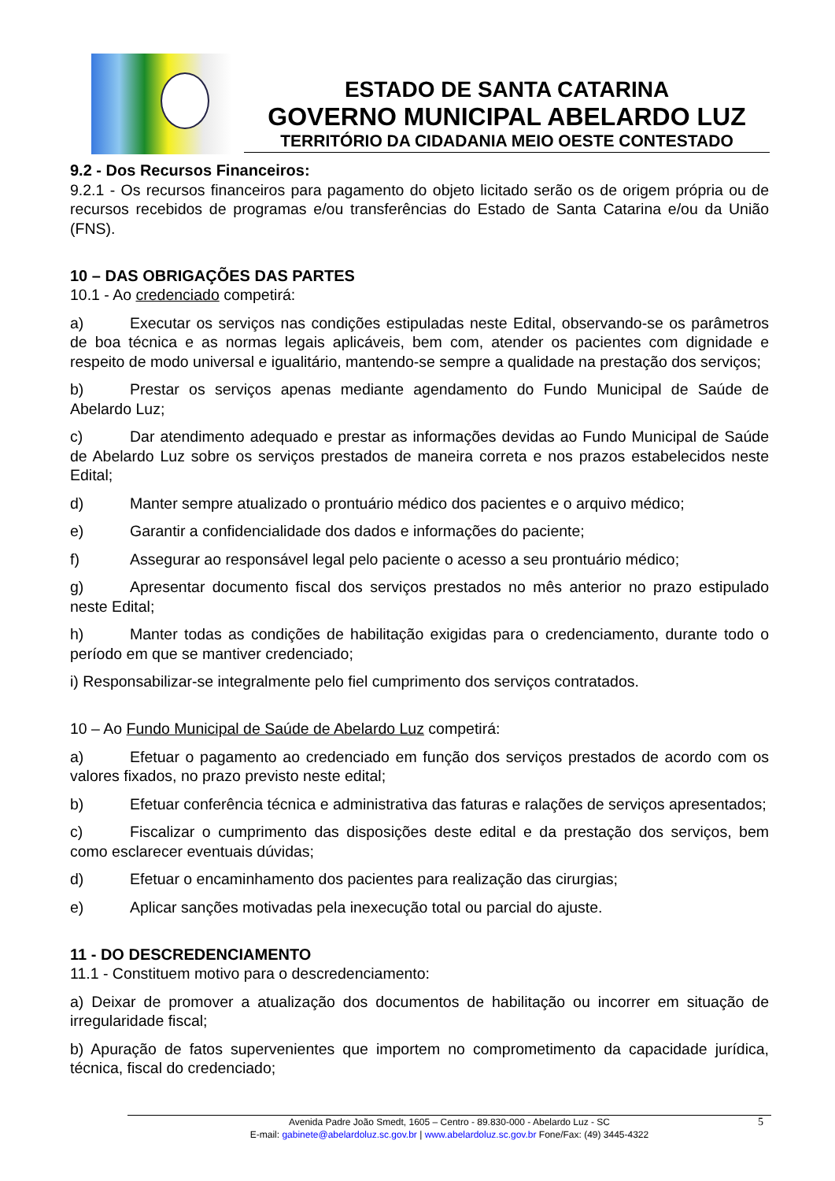ESTADO DE SANTA CATARINA
GOVERNO MUNICIPAL ABELARDO LUZ
TERRITÓRIO DA CIDADANIA MEIO OESTE CONTESTADO
9.2 - Dos Recursos Financeiros:
9.2.1 - Os recursos financeiros para pagamento do objeto licitado serão os de origem própria ou de recursos recebidos de programas e/ou transferências do Estado de Santa Catarina e/ou da União (FNS).
10 – DAS OBRIGAÇÕES DAS PARTES
10.1 - Ao credenciado competirá:
a) Executar os serviços nas condições estipuladas neste Edital, observando-se os parâmetros de boa técnica e as normas legais aplicáveis, bem com, atender os pacientes com dignidade e respeito de modo universal e igualitário, mantendo-se sempre a qualidade na prestação dos serviços;
b) Prestar os serviços apenas mediante agendamento do Fundo Municipal de Saúde de Abelardo Luz;
c) Dar atendimento adequado e prestar as informações devidas ao Fundo Municipal de Saúde de Abelardo Luz sobre os serviços prestados de maneira correta e nos prazos estabelecidos neste Edital;
d) Manter sempre atualizado o prontuário médico dos pacientes e o arquivo médico;
e) Garantir a confidencialidade dos dados e informações do paciente;
f) Assegurar ao responsável legal pelo paciente o acesso a seu prontuário médico;
g) Apresentar documento fiscal dos serviços prestados no mês anterior no prazo estipulado neste Edital;
h) Manter todas as condições de habilitação exigidas para o credenciamento, durante todo o período em que se mantiver credenciado;
i) Responsabilizar-se integralmente pelo fiel cumprimento dos serviços contratados.
10 – Ao Fundo Municipal de Saúde de Abelardo Luz competirá:
a) Efetuar o pagamento ao credenciado em função dos serviços prestados de acordo com os valores fixados, no prazo previsto neste edital;
b) Efetuar conferência técnica e administrativa das faturas e ralações de serviços apresentados;
c) Fiscalizar o cumprimento das disposições deste edital e da prestação dos serviços, bem como esclarecer eventuais dúvidas;
d) Efetuar o encaminhamento dos pacientes para realização das cirurgias;
e) Aplicar sanções motivadas pela inexecução total ou parcial do ajuste.
11 - DO DESCREDENCIAMENTO
11.1 - Constituem motivo para o descredenciamento:
a) Deixar de promover a atualização dos documentos de habilitação ou incorrer em situação de irregularidade fiscal;
b) Apuração de fatos supervenientes que importem no comprometimento da capacidade jurídica, técnica, fiscal do credenciado;
5 Avenida Padre João Smedt, 1605 – Centro - 89.830-000 - Abelardo Luz - SC
E-mail: gabinete@abelardoluz.sc.gov.br | www.abelardoluz.sc.gov.br Fone/Fax: (49) 3445-4322